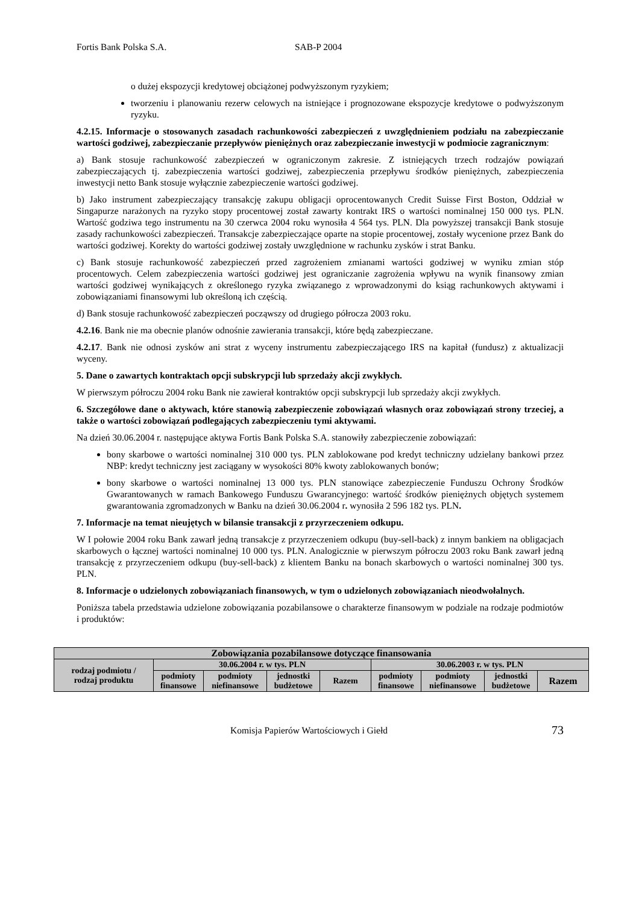Fortis Bank Polska S.A. SAB-P 2004
o dużej ekspozycji kredytowej obciążonej podwyższonym ryzykiem;
tworzeniu i planowaniu rezerw celowych na istniejące i prognozowane ekspozycje kredytowe o podwyższonym ryzyku.
4.2.15. Informacje o stosowanych zasadach rachunkowości zabezpieczeń z uwzględnieniem podziału na zabezpieczanie wartości godziwej, zabezpieczanie przepływów pieniężnych oraz zabezpieczanie inwestycji w podmiocie zagranicznym:
a) Bank stosuje rachunkowość zabezpieczeń w ograniczonym zakresie. Z istniejących trzech rodzajów powiązań zabezpieczających tj. zabezpieczenia wartości godziwej, zabezpieczenia przepływu środków pieniężnych, zabezpieczenia inwestycji netto Bank stosuje wyłącznie zabezpieczenie wartości godziwej.
b) Jako instrument zabezpieczający transakcję zakupu obligacji oprocentowanych Credit Suisse First Boston, Oddział w Singapurze narażonych na ryzyko stopy procentowej został zawarty kontrakt IRS o wartości nominalnej 150 000 tys. PLN. Wartość godziwa tego instrumentu na 30 czerwca 2004 roku wynosiła 4 564 tys. PLN. Dla powyższej transakcji Bank stosuje zasady rachunkowości zabezpieczeń. Transakcje zabezpieczające oparte na stopie procentowej, zostały wycenione przez Bank do wartości godziwej. Korekty do wartości godziwej zostały uwzględnione w rachunku zysków i strat Banku.
c) Bank stosuje rachunkowość zabezpieczeń przed zagrożeniem zmianami wartości godziwej w wyniku zmian stóp procentowych. Celem zabezpieczenia wartości godziwej jest ograniczanie zagrożenia wpływu na wynik finansowy zmian wartości godziwej wynikających z określonego ryzyka związanego z wprowadzonymi do ksiąg rachunkowych aktywami i zobowiązaniami finansowymi lub określoną ich częścią.
d) Bank stosuje rachunkowość zabezpieczeń począwszy od drugiego półrocza 2003 roku.
4.2.16. Bank nie ma obecnie planów odnośnie zawierania transakcji, które będą zabezpieczane.
4.2.17. Bank nie odnosi zysków ani strat z wyceny instrumentu zabezpieczającego IRS na kapitał (fundusz) z aktualizacji wyceny.
5. Dane o zawartych kontraktach opcji subskrypcji lub sprzedaży akcji zwykłych.
W pierwszym półroczu 2004 roku Bank nie zawierał kontraktów opcji subskrypcji lub sprzedaży akcji zwykłych.
6. Szczegółowe dane o aktywach, które stanowią zabezpieczenie zobowiązań własnych oraz zobowiązań strony trzeciej, a także o wartości zobowiązań podlegających zabezpieczeniu tymi aktywami.
Na dzień 30.06.2004 r. następujące aktywa Fortis Bank Polska S.A. stanowiły zabezpieczenie zobowiązań:
bony skarbowe o wartości nominalnej 310 000 tys. PLN zablokowane pod kredyt techniczny udzielany bankowi przez NBP: kredyt techniczny jest zaciągany w wysokości 80% kwoty zablokowanych bonów;
bony skarbowe o wartości nominalnej 13 000 tys. PLN stanowiące zabezpieczenie Funduszu Ochrony Środków Gwarantowanych w ramach Bankowego Funduszu Gwarancyjnego: wartość środków pieniężnych objętych systemem gwarantowania zgromadzonych w Banku na dzień 30.06.2004 r. wynosiła 2 596 182 tys. PLN.
7. Informacje na temat nieujętych w bilansie transakcji z przyrzeczeniem odkupu.
W I połowie 2004 roku Bank zawarł jedną transakcje z przyrzeczeniem odkupu (buy-sell-back) z innym bankiem na obligacjach skarbowych o łącznej wartości nominalnej 10 000 tys. PLN. Analogicznie w pierwszym półroczu 2003 roku Bank zawarł jedną transakcję z przyrzeczeniem odkupu (buy-sell-back) z klientem Banku na bonach skarbowych o wartości nominalnej 300 tys. PLN.
8. Informacje o udzielonych zobowiązaniach finansowych, w tym o udzielonych zobowiązaniach nieodwołalnych.
Poniższa tabela przedstawia udzielone zobowiązania pozabilansowe o charakterze finansowym w podziale na rodzaje podmiotów i produktów:
| Zobowiązania pozabilansowe dotyczące finansowania | | | | | | | | |
| --- | --- | --- | --- | --- | --- | --- | --- | --- |
| rodzaj podmiotu / rodzaj produktu | 30.06.2004 r. w tys. PLN | | | | 30.06.2003 r. w tys. PLN | | | |
| | podmioty finansowe | podmioty niefinansowe | jednostki budżetowe | Razem | podmioty finansowe | podmioty niefinansowe | jednostki budżetowe | Razem |
Komisja Papierów Wartościowych i Giełd 73